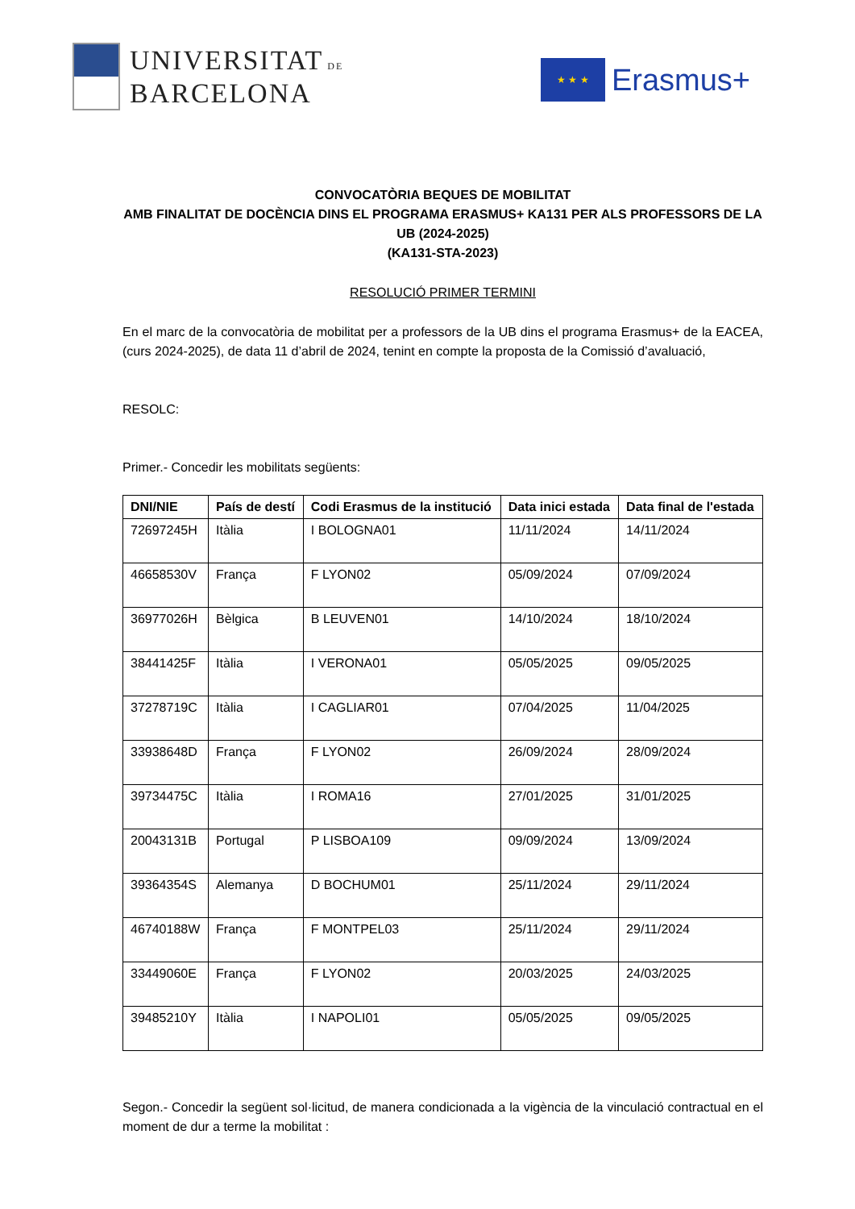UNIVERSITAT DE
BARCELONA
★ ★ ★
Erasmus+
CONVOCATÒRIA BEQUES DE MOBILITAT
AMB FINALITAT DE DOCÈNCIA DINS EL PROGRAMA ERASMUS+ KA131 PER ALS PROFESSORS DE LA UB (2024-2025)
(KA131-STA-2023)
RESOLUCIÓ PRIMER TERMINI
En el marc de la convocatòria de mobilitat per a professors de la UB dins el programa Erasmus+ de la EACEA, (curs 2024-2025), de data 11 d’abril de 2024, tenint en compte la proposta de la Comissió d’avaluació,
RESOLC:
Primer.- Concedir les mobilitats següents:
| DNI/NIE | País de destí | Codi Erasmus de la institució | Data inici estada | Data final de l'estada |
| --- | --- | --- | --- | --- |
| 72697245H | Itàlia | I BOLOGNA01 | 11/11/2024 | 14/11/2024 |
| 46658530V | França | F LYON02 | 05/09/2024 | 07/09/2024 |
| 36977026H | Bèlgica | B LEUVEN01 | 14/10/2024 | 18/10/2024 |
| 38441425F | Itàlia | I VERONA01 | 05/05/2025 | 09/05/2025 |
| 37278719C | Itàlia | I CAGLIAR01 | 07/04/2025 | 11/04/2025 |
| 33938648D | França | F LYON02 | 26/09/2024 | 28/09/2024 |
| 39734475C | Itàlia | I ROMA16 | 27/01/2025 | 31/01/2025 |
| 20043131B | Portugal | P LISBOA109 | 09/09/2024 | 13/09/2024 |
| 39364354S | Alemanya | D BOCHUM01 | 25/11/2024 | 29/11/2024 |
| 46740188W | França | F MONTPEL03 | 25/11/2024 | 29/11/2024 |
| 33449060E | França | F LYON02 | 20/03/2025 | 24/03/2025 |
| 39485210Y | Itàlia | I NAPOLI01 | 05/05/2025 | 09/05/2025 |
Segon.- Concedir la següent sol·licitud, de manera condicionada a la vigència de la vinculació contractual en el moment de dur a terme la mobilitat :